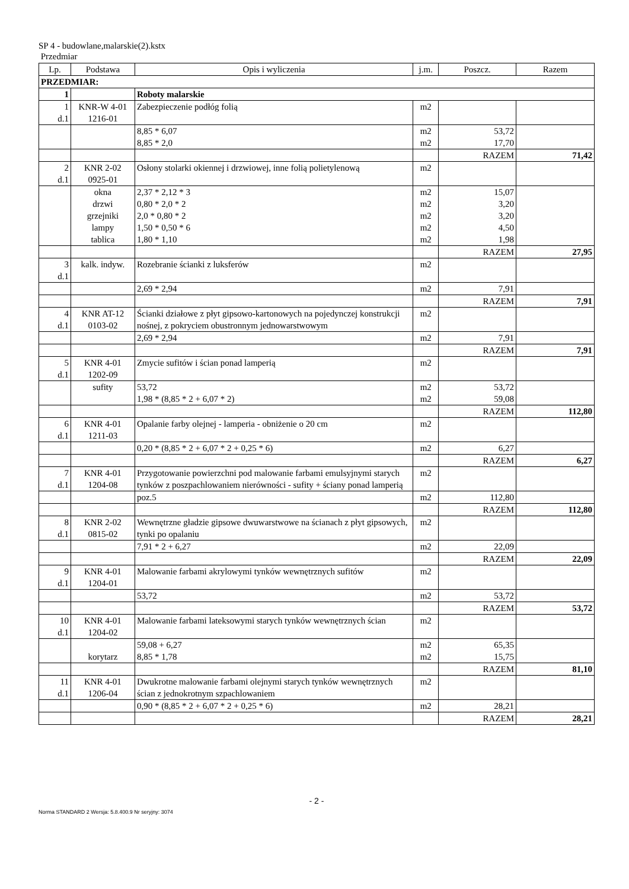SP 4 - budowlane,malarskie(2).kstx
Przedmiar
| Lp. | Podstawa | Opis i wyliczenia | j.m. | Poszcz. | Razem |
| --- | --- | --- | --- | --- | --- |
| PRZEDMIAR: | | | | | |
| 1 | | Roboty malarskie | | | |
| 1 d.1 | KNR-W 4-01 1216-01 | Zabezpieczenie podłóg folią | m2 | | |
| | | 8,85 * 6,07 8,85 * 2,0 | m2 m2 | 53,72 17,70 | |
| | | | | RAZEM | 71,42 |
| 2 d.1 | KNR 2-02 0925-01 | Osłony stolarki okiennej i drzwiowej, inne folią polietylenową | m2 | | |
| | okna drzwi grzejniki lampy tablica | 2,37 * 2,12 * 3 0,80 * 2,0 * 2 2,0 * 0,80 * 2 1,50 * 0,50 * 6 1,80 * 1,10 | m2 m2 m2 m2 m2 | 15,07 3,20 3,20 4,50 1,98 | |
| | | | | RAZEM | 27,95 |
| 3 d.1 | kalk. indyw. | Rozebranie ścianki z luksferów | m2 | | |
| | | 2,69 * 2,94 | m2 | 7,91 | |
| | | | | RAZEM | 7,91 |
| 4 d.1 | KNR AT-12 0103-02 | Ścianki działowe z płyt gipsowo-kartonowych na pojedynczej konstrukcji nośnej, z pokryciem obustronnym jednowarstwowym | m2 | | |
| | | 2,69 * 2,94 | m2 | 7,91 | |
| | | | | RAZEM | 7,91 |
| 5 d.1 | KNR 4-01 1202-09 | Zmycie sufitów i ścian ponad lamperią | m2 | | |
| | sufity | 53,72 1,98 * (8,85 * 2 + 6,07 * 2) | m2 m2 | 53,72 59,08 | |
| | | | | RAZEM | 112,80 |
| 6 d.1 | KNR 4-01 1211-03 | Opalanie farby olejnej - lamperia - obniżenie o 20 cm | m2 | | |
| | | 0,20 * (8,85 * 2 + 6,07 * 2 + 0,25 * 6) | m2 | 6,27 | |
| | | | | RAZEM | 6,27 |
| 7 d.1 | KNR 4-01 1204-08 | Przygotowanie powierzchni pod malowanie farbami emulsyjnymi starych tynków z poszpachlowaniem nierówności - sufity + ściany ponad lamperią | m2 | | |
| | | poz.5 | m2 | 112,80 | |
| | | | | RAZEM | 112,80 |
| 8 d.1 | KNR 2-02 0815-02 | Wewnętrzne gładzie gipsowe dwuwarstwowe na ścianach z płyt gipsowych, tynki po opalaniu | m2 | | |
| | | 7,91 * 2 + 6,27 | m2 | 22,09 | |
| | | | | RAZEM | 22,09 |
| 9 d.1 | KNR 4-01 1204-01 | Malowanie farbami akrylowymi tynków wewnętrznych sufitów | m2 | | |
| | | 53,72 | m2 | 53,72 | |
| | | | | RAZEM | 53,72 |
| 10 d.1 | KNR 4-01 1204-02 | Malowanie farbami lateksowymi starych tynków wewnętrznych ścian | m2 | | |
| | korytarz | 59,08 + 6,27 8,85 * 1,78 | m2 m2 | 65,35 15,75 | |
| | | | | RAZEM | 81,10 |
| 11 d.1 | KNR 4-01 1206-04 | Dwukrotne malowanie farbami olejnymi starych tynków wewnętrznych ścian z jednokrotnym szpachlowaniem | m2 | | |
| | | 0,90 * (8,85 * 2 + 6,07 * 2 + 0,25 * 6) | m2 | 28,21 | |
| | | | | RAZEM | 28,21 |
- 2 -
Norma STANDARD 2 Wersja: 5.8.400.9 Nr seryjny: 3074